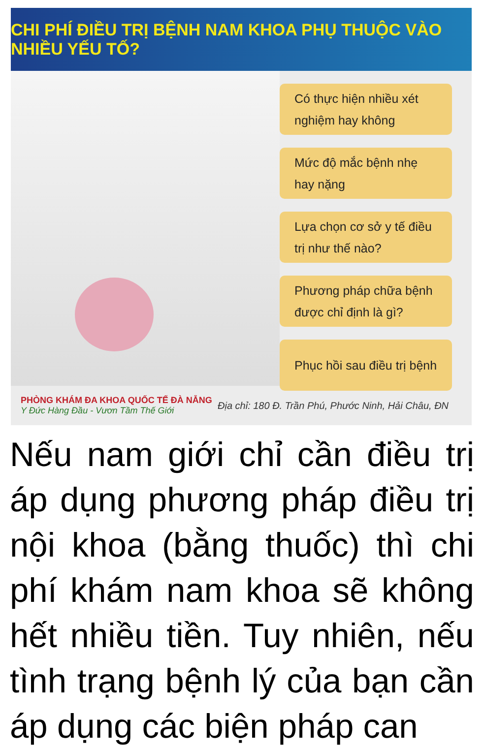CHI PHÍ ĐIỀU TRỊ BỆNH NAM KHOA PHỤ THUỘC VÀO NHIỀU YẾU TỐ?
Có thực hiện nhiều xét nghiệm hay không
Mức độ mắc bệnh nhẹ hay nặng
Lựa chọn cơ sở y tế điều trị như thế nào?
Phương pháp chữa bệnh được chỉ định là gì?
Phục hồi sau điều trị bệnh
PHÒNG KHÁM ĐA KHOA QUỐC TẾ ĐÀ NẴNG
Y Đức Hàng Đầu - Vươn Tầm Thế Giới
Địa chỉ: 180 Đ. Trần Phú, Phước Ninh, Hải Châu, ĐN
Nếu nam giới chỉ cần điều trị áp dụng phương pháp điều trị nội khoa (bằng thuốc) thì chi phí khám nam khoa sẽ không hết nhiều tiền. Tuy nhiên, nếu tình trạng bệnh lý của bạn cần áp dụng các biện pháp can